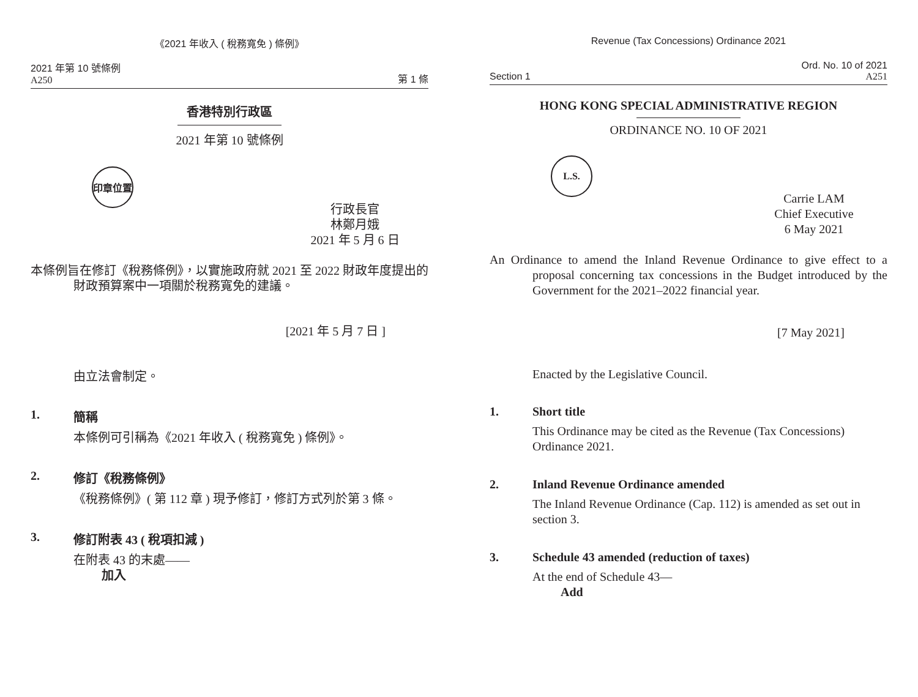《2021 年收入 ( 稅務寬免 ) 條例》
2021 年第 10 號條例
A250
第 1 條
香港特別行政區
2021 年第 10 號條例
印章位置
行政長官
林鄭月娥
2021 年 5 月 6 日
本條例旨在修訂《稅務條例》，以實施政府就 2021 至 2022 財政年度提出的財政預算案中一項關於稅務寬免的建議。
[2021 年 5 月 7 日 ]
由立法會制定。
1. 簡稱
本條例可引稱為《2021 年收入 ( 稅務寬免 ) 條例》。
2. 修訂《稅務條例》
《稅務條例》( 第 112 章 ) 現予修訂，修訂方式列於第 3 條。
3. 修訂附表 43 ( 稅項扣減 )
在附表 43 的末處——
加入
Revenue (Tax Concessions) Ordinance 2021
Section 1
Ord. No. 10 of 2021
A251
HONG KONG SPECIAL ADMINISTRATIVE REGION
ORDINANCE NO. 10 OF 2021
L.S.
Carrie LAM
Chief Executive
6 May 2021
An Ordinance to amend the Inland Revenue Ordinance to give effect to a proposal concerning tax concessions in the Budget introduced by the Government for the 2021–2022 financial year.
[7 May 2021]
Enacted by the Legislative Council.
1. Short title
This Ordinance may be cited as the Revenue (Tax Concessions) Ordinance 2021.
2. Inland Revenue Ordinance amended
The Inland Revenue Ordinance (Cap. 112) is amended as set out in section 3.
3. Schedule 43 amended (reduction of taxes)
At the end of Schedule 43—
Add